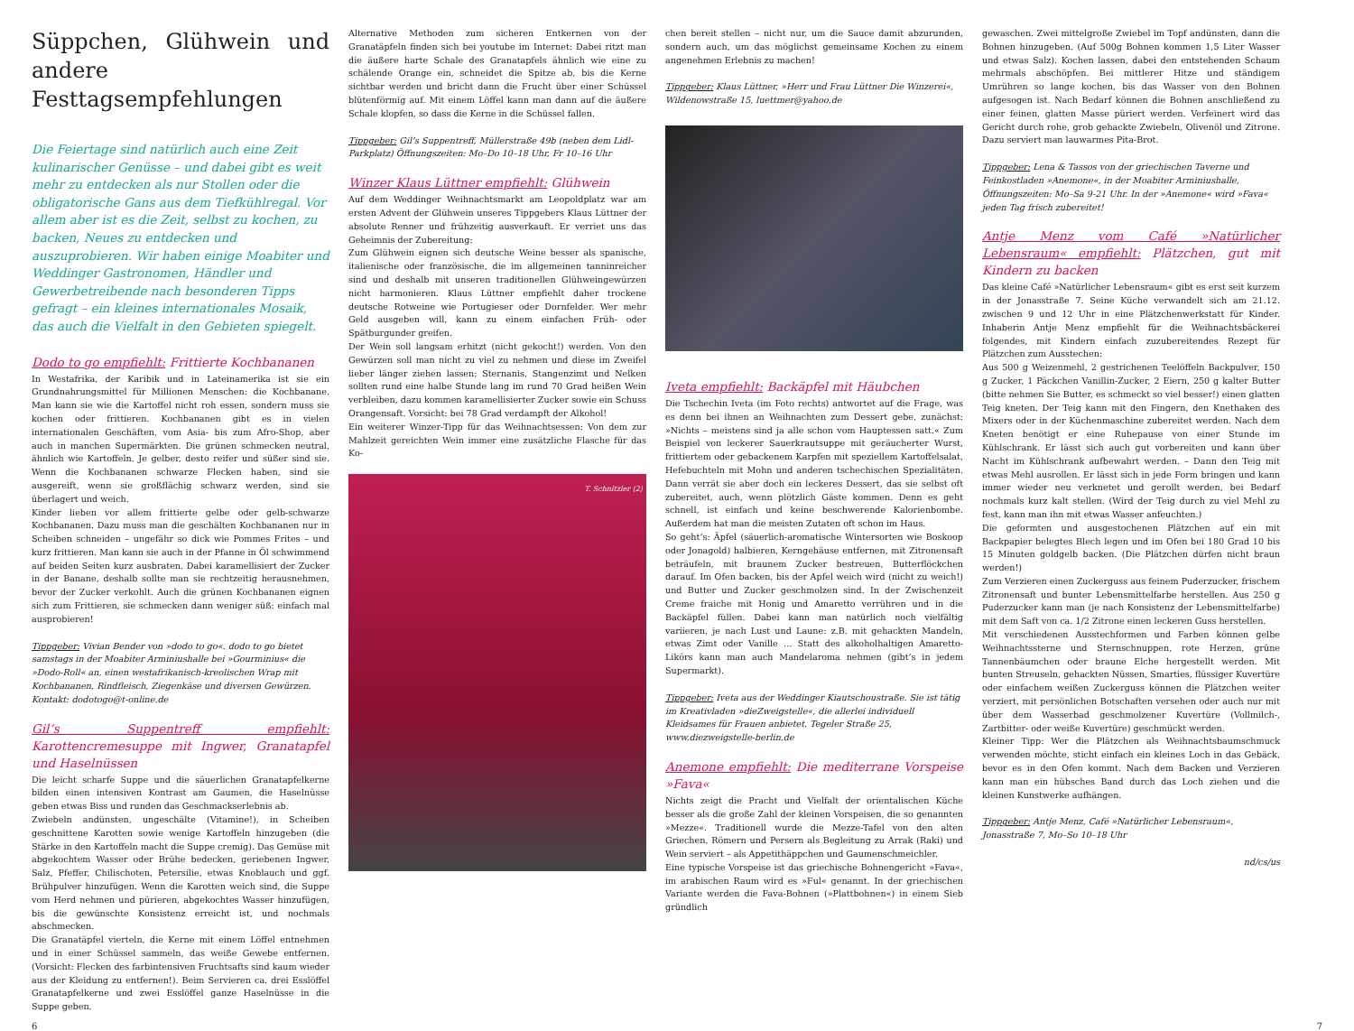Süppchen, Glühwein und andere Festtagsempfehlungen
Die Feiertage sind natürlich auch eine Zeit kulinarischer Genüsse – und dabei gibt es weit mehr zu entdecken als nur Stollen oder die obligatorische Gans aus dem Tiefkühlregal. Vor allem aber ist es die Zeit, selbst zu kochen, zu backen, Neues zu entdecken und auszuprobieren. Wir haben einige Moabiter und Weddinger Gastronomen, Händler und Gewerbetreibende nach besonderen Tipps gefragt – ein kleines internationales Mosaik, das auch die Vielfalt in den Gebieten spiegelt.
Dodo to go empfiehlt: Frittierte Kochbananen
In Westafrika, der Karibik und in Lateinamerika ist sie ein Grundnahrungsmittel für Millionen Menschen: die Kochbanane. Man kann sie wie die Kartoffel nicht roh essen, sondern muss sie kochen oder frittieren. Kochbananen gibt es in vielen internationalen Geschäften, vom Asia- bis zum Afro-Shop, aber auch in manchen Supermärkten. Die grünen schmecken neutral, ähnlich wie Kartoffeln. Je gelber, desto reifer und süßer sind sie. Wenn die Kochbananen schwarze Flecken haben, sind sie ausgereift, wenn sie großflächig schwarz werden, sind sie überlagert und weich.
Kinder lieben vor allem frittierte gelbe oder gelb-schwarze Kochbananen. Dazu muss man die geschälten Kochbananen nur in Scheiben schneiden – ungefähr so dick wie Pommes Frites – und kurz frittieren. Man kann sie auch in der Pfanne in Öl schwimmend auf beiden Seiten kurz ausbraten. Dabei karamellisiert der Zucker in der Banane, deshalb sollte man sie rechtzeitig herausnehmen, bevor der Zucker verkohlt. Auch die grünen Kochbananen eignen sich zum Frittieren, sie schmecken dann weniger süß: einfach mal ausprobieren!
Tippgeber: Vivian Bender von »dodo to go«. dodo to go bietet samstags in der Moabiter Arminiushalle bei »Gourminius« die »Dodo-Roll« an, einen westafrikanisch-kreolischen Wrap mit Kochbananen, Rindfleisch, Ziegenkäse und diversen Gewürzen. Kontakt: dodotogo@t-online.de
Gil’s Suppentreff empfiehlt: Karottencremesuppe mit Ingwer, Granatapfel und Haselnüssen
Die leicht scharfe Suppe und die säuerlichen Granatapfelkerne bilden einen intensiven Kontrast am Gaumen, die Haselnüsse geben etwas Biss und runden das Geschmackserlebnis ab.
Zwiebeln andünsten, ungeschälte (Vitamine!), in Scheiben geschnittene Karotten sowie wenige Kartoffeln hinzugeben (die Stärke in den Kartoffeln macht die Suppe cremig). Das Gemüse mit abgekochtem Wasser oder Brühe bedecken, geriebenen Ingwer, Salz, Pfeffer, Chilischoten, Petersilie, etwas Knoblauch und ggf. Brühpulver hinzufügen. Wenn die Karotten weich sind, die Suppe vom Herd nehmen und pürieren, abgekochtes Wasser hinzufügen, bis die gewünschte Konsistenz erreicht ist, und nochmals abschmecken.
Die Granatäpfel vierteln, die Kerne mit einem Löffel entnehmen und in einer Schüssel sammeln, das weiße Gewebe entfernen. (Vorsicht: Flecken des farbintensiven Fruchtsafts sind kaum wieder aus der Kleidung zu entfernen!). Beim Servieren ca. drei Esslöffel Granatapfelkerne und zwei Esslöffel ganze Haselnüsse in die Suppe geben.
Alternative Methoden zum sicheren Entkernen von der Granatäpfeln finden sich bei youtube im Internet: Dabei ritzt man die äußere harte Schale des Granatapfels ähnlich wie eine zu schälende Orange ein, schneidet die Spitze ab, bis die Kerne sichtbar werden und bricht dann die Frucht über einer Schüssel blütenförmig auf. Mit einem Löffel kann man dann auf die äußere Schale klopfen, so dass die Kerne in die Schüssel fallen.
Tippgeber: Gil’s Suppentreff, Müllerstraße 49b (neben dem Lidl-Parkplatz) Öffnungszeiten: Mo–Do 10–18 Uhr, Fr 10–16 Uhr
Winzer Klaus Lüttner empfiehlt: Glühwein
Auf dem Weddinger Weihnachtsmarkt am Leopoldplatz war am ersten Advent der Glühwein unseres Tippgebers Klaus Lüttner der absolute Renner und frühzeitig ausverkauft. Er verriet uns das Geheimnis der Zubereitung:
Zum Glühwein eignen sich deutsche Weine besser als spanische, italienische oder französische, die im allgemeinen tanninreicher sind und deshalb mit unseren traditionellen Glühweingewürzen nicht harmonieren. Klaus Lüttner empfiehlt daher trockene deutsche Rotweine wie Portugieser oder Dornfelder. Wer mehr Geld ausgeben will, kann zu einem einfachen Früh- oder Spätburgunder greifen.
Der Wein soll langsam erhitzt (nicht gekocht!) werden. Von den Gewürzen soll man nicht zu viel zu nehmen und diese im Zweifel lieber länger ziehen lassen: Sternanis, Stangenzimt und Nelken sollten rund eine halbe Stunde lang im rund 70 Grad heißen Wein verbleiben, dazu kommen karamellisierter Zucker sowie ein Schuss Orangensaft. Vorsicht: bei 78 Grad verdampft der Alkohol!
Ein weiterer Winzer-Tipp für das Weihnachtsessen: Von dem zur Mahlzeit gereichten Wein immer eine zusätzliche Flasche für das Ko-
T. Schnitzler (2)
chen bereit stellen – nicht nur, um die Sauce damit abzurunden, sondern auch, um das möglichst gemeinsame Kochen zu einem angenehmen Erlebnis zu machen!
Tippgeber: Klaus Lüttner, »Herr und Frau Lüttner Die Winzerei«, Wildenowstraße 15, luettmer@yahoo.de
Iveta empfiehlt: Backäpfel mit Häubchen
Die Tschechin Iveta (im Foto rechts) antwortet auf die Frage, was es denn bei ihnen an Weihnachten zum Dessert gebe, zunächst: »Nichts – meistens sind ja alle schon vom Hauptessen satt.« Zum Beispiel von leckerer Sauerkrautsuppe mit geräucherter Wurst, frittiertem oder gebackenem Karpfen mit speziellem Kartoffelsalat, Hefebuchteln mit Mohn und anderen tschechischen Spezialitäten. Dann verrät sie aber doch ein leckeres Dessert, das sie selbst oft zubereitet, auch, wenn plötzlich Gäste kommen. Denn es geht schnell, ist einfach und keine beschwerende Kalorienbombe. Außerdem hat man die meisten Zutaten oft schon im Haus.
So geht’s: Äpfel (säuerlich-aromatische Wintersorten wie Boskoop oder Jonagold) halbieren, Kerngehäuse entfernen, mit Zitronensaft beträufeln, mit braunem Zucker bestreuen, Butterflöckchen darauf. Im Ofen backen, bis der Apfel weich wird (nicht zu weich!) und Butter und Zucker geschmolzen sind. In der Zwischenzeit Creme fraiche mit Honig und Amaretto verrühren und in die Backäpfel füllen. Dabei kann man natürlich noch vielfältig variieren, je nach Lust und Laune: z.B. mit gehackten Mandeln, etwas Zimt oder Vanille … Statt des alkoholhaltigen Amaretto-Likörs kann man auch Mandelaroma nehmen (gibt’s in jedem Supermarkt).
Tippgeber: Iveta aus der Weddinger Kiautschoustraße. Sie ist tätig im Kreativladen »dieZweigstelle«, die allerlei individuell Kleidsames für Frauen anbietet. Tegeler Straße 25, www.diezweigstelle-berlin.de
Anemone empfiehlt: Die mediterrane Vorspeise »Fava«
Nichts zeigt die Pracht und Vielfalt der orientalischen Küche besser als die große Zahl der kleinen Vorspeisen, die so genannten »Mezze«. Traditionell wurde die Mezze-Tafel von den alten Griechen, Römern und Persern als Begleitung zu Arrak (Raki) und Wein serviert – als Appetithäppchen und Gaumenschmeichler.
Eine typische Vorspeise ist das griechische Bohnengericht »Fava«, im arabischen Raum wird es »Ful« genannt. In der griechischen Variante werden die Fava-Bohnen (»Plattbohnen«) in einem Sieb gründlich
gewaschen. Zwei mittelgroße Zwiebel im Topf andünsten, dann die Bohnen hinzugeben. (Auf 500g Bohnen kommen 1,5 Liter Wasser und etwas Salz). Kochen lassen, dabei den entstehenden Schaum mehrmals abschöpfen. Bei mittlerer Hitze und ständigem Umrühren so lange kochen, bis das Wasser von den Bohnen aufgesogen ist. Nach Bedarf können die Bohnen anschließend zu einer feinen, glatten Masse püriert werden. Verfeinert wird das Gericht durch rohe, grob gehackte Zwiebeln, Olivenöl und Zitrone. Dazu serviert man lauwarmes Pita-Brot.
Tippgeber: Lena & Tassos von der griechischen Taverne und Feinkostladen »Anemone«, in der Moabiter Arminiushalle, Öffnungszeiten: Mo–Sa 9-21 Uhr. In der »Anemone« wird »Fava« jeden Tag frisch zubereitet!
Antje Menz vom Café »Natürlicher Lebensraum« empfiehlt: Plätzchen, gut mit Kindern zu backen
Das kleine Café »Natürlicher Lebensraum« gibt es erst seit kurzem in der Jonasstraße 7. Seine Küche verwandelt sich am 21.12. zwischen 9 und 12 Uhr in eine Plätzchenwerkstatt für Kinder. Inhaberin Antje Menz empfiehlt für die Weihnachtsbäckerei folgendes, mit Kindern einfach zuzubereitendes Rezept für Plätzchen zum Ausstechen:
Aus 500 g Weizenmehl, 2 gestrichenen Teelöffeln Backpulver, 150 g Zucker, 1 Päckchen Vanillin-Zucker, 2 Eiern, 250 g kalter Butter (bitte nehmen Sie Butter, es schmeckt so viel besser!) einen glatten Teig kneten. Der Teig kann mit den Fingern, den Knethaken des Mixers oder in der Küchenmaschine zubereitet werden. Nach dem Kneten benötigt er eine Ruhepause von einer Stunde im Kühlschrank. Er lässt sich auch gut vorbereiten und kann über Nacht im Kühlschrank aufbewahrt werden. – Dann den Teig mit etwas Mehl ausrollen. Er lässt sich in jede Form bringen und kann immer wieder neu verknetet und gerollt werden, bei Bedarf nochmals kurz kalt stellen. (Wird der Teig durch zu viel Mehl zu fest, kann man ihn mit etwas Wasser anfeuchten.)
Die geformten und ausgestochenen Plätzchen auf ein mit Backpapier belegtes Blech legen und im Ofen bei 180 Grad 10 bis 15 Minuten goldgelb backen. (Die Plätzchen dürfen nicht braun werden!)
Zum Verzieren einen Zuckerguss aus feinem Puderzucker, frischem Zitronensaft und bunter Lebensmittelfarbe herstellen. Aus 250 g Puderzucker kann man (je nach Konsistenz der Lebensmittelfarbe) mit dem Saft von ca. 1/2 Zitrone einen leckeren Guss herstellen.
Mit verschiedenen Ausstechformen und Farben können gelbe Weihnachtssterne und Sternschnuppen, rote Herzen, grüne Tannenbäumchen oder braune Elche hergestellt werden. Mit bunten Streuseln, gehackten Nüssen, Smarties, flüssiger Kuvertüre oder einfachem weißen Zuckerguss können die Plätzchen weiter verziert, mit persönlichen Botschaften versehen oder auch nur mit über dem Wasserbad geschmolzener Kuvertüre (Vollmilch-, Zartbitter- oder weiße Kuvertüre) geschmückt werden.
Kleiner Tipp: Wer die Plätzchen als Weihnachtsbaumschmuck verwenden möchte, sticht einfach ein kleines Loch in das Gebäck, bevor es in den Ofen kommt. Nach dem Backen und Verzieren kann man ein hübsches Band durch das Loch ziehen und die kleinen Kunstwerke aufhängen.
Tippgeber: Antje Menz, Café »Natürlicher Lebensraum«, Jonasstraße 7, Mo–So 10–18 Uhr
nd/cs/us
6 7